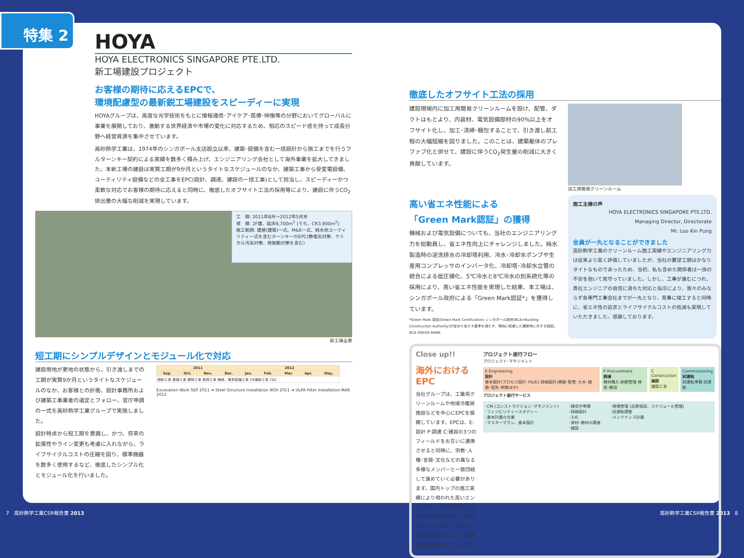特集 2
HOYA
HOYA ELECTRONICS SINGAPORE PTE.LTD.
新工場建設プロジェクト
お客様の期待に応えるEPCで、
環境配慮型の最新鋭工場建設をスピーディーに実現
HOYAグループは、高度な光学技術をもとに情報通信･アイケア･医療･映像等の分野においてグローバルに事業を展開しており、激動する世界経済や市場の変化に対応するため、相応のスピード感を持って成長分野へ経営資源を集中させています。
高砂熱学工業は、1974年のシンガポール支店設立以来、建築･設備を含む一括設計から施工までを行うフルターンキー契約による実績を数多く積み上げ、エンジニアリング会社として海外事業を拡大してきました。本新工場の建設は実質工期が9か月というタイトなスケジュールのなか、建築工事から受変電設備、ユーティリティ設備などの全工事をEPC(設計、調達、建設の一括工事)として担当し、スピーディーかつ柔軟な対応でお客様の期待に応えると同時に、徹底したオフサイト工法の採用等により、建設に伴うCO<sub>2</sub>排出量の大幅な削減を実現しています。
工　期: 2011年8月～2012年5月末
規　模: 2F建、延床9,700m<sup>2</sup> (うち、CR3,900m<sup>2</sup>)
施工範囲: 建屋(建築)一式、M&E一式、純水他ユーティリティー式を含むターンキーのEPC(静電気対策、ケミカル汚染対策、微振動対策を含む)
新工場全景
短工期にシンプルデザインとモジュール化で対応
建設用地が更地の状態から、引き渡しまでの工期が実質9か月というタイトなスケジュールのなか、お客様との折衝、設計事務所および建築工事業者の選定とフォロー、官庁申請の一式を高砂熱学工業グループで実施しました。
設計時点から短工期を意識し、かつ、将来の拡張性やライン変更も考慮に入れながら、ライフサイクルコストの圧縮を図り、標準機器を数多く使用するなど、徹底したシンプル化とモジュール化を行いました。
| 2011 | | | | 2012 | | | | |
| --- | --- | --- | --- | --- | --- | --- | --- | --- |
| Sep. | Oct. | Nov. | Dec. | Jan. | Feb. | Mar. | Apr. | May. |
| 掘削工事 基礎工事 建物工事 屋根工事 機械、電気設備工事 CR構築工事 T&C | | | | | | | | |
Excavation Work SEP 2011 ➜ Steel Structure Installation NOV 2011 ➜ ULPA Filter Installation MAR 2012
徹底したオフサイト工法の採用
建設現場内に加工用簡易クリーンルームを設け、配管、ダクトはもとより、内装材、電気設備部材の90%以上をオフサイト化し、加工･清掃･梱包することで、引き渡し前工程の大幅短縮を図りました。このことは、建築躯体のプレファブ化と併せて、建設に伴うCO<sub>2</sub>発生量の削減に大きく貢献しています。
加工用簡易クリーンルーム
高い省エネ性能による
「Green Mark認証」の獲得
機械および電気設備についても、当社のエンジニアリング力を総動員し、省エネ性向上にチャレンジしました。純水製造時の逆洗排水の冷却塔利用、冷水･冷却水ポンプや生産用コンプレッサのインバータ化、冷却塔･冷却水立管の統合による低圧損化、5℃冷水と8℃冷水の別系統化等の採用により、高い省エネ性能を実現した結果、本工場は、シンガポール政府による「Green Mark認証*」を獲得しています。
*Green Mark 認証(Green Mark Certification) シンガポール政府(BCA=Building Construction Authority)が定めた省エネ基準を満たす、環境に配慮した建築物に対する認証。 BCA GREEN MARK
施工主様の声
HOYA ELECTRONICS SINGAPORE PTE.LTD.
Managing Director, Directorate
Mr. Loo Kin Pung
全員が一丸となることができました
高砂熱学工業のクリーンルーム施工実績やエンジニアリング力は従来より高く評価していましたが、当社の要望工期はかなりタイトなものであったため、当初、私も含めた関係者は一抹の不安を抱いて見守っていました。しかし、工事が進むにつれ、貴社エンジニアの自信に満ちた対応と指示により、我々のみならず各専門工事会社までが一丸となり、見事に竣工すると同時に、省エネ性の追求とライフサイクルコストの低減も実現していただきました。感謝しております。
Close up!!
海外におけるEPC
当社グループは、工業用クリーンルームや地域冷暖房施設などを中心にEPCを展開しています。EPCは、E:設計 P:調達 C:建設の3つのフィールドをお互いに連携させると同時に、宗教･人種･言語･文化などの異なる多様なメンバーと一致団結して進めていく必要があります。国内トップの施工実績により培われた高いエンジニアリング力をそのコアとなる部分で活かし、当社エンジニアがリーダーシップを発揮することで、確実に事業を遂行しています。
プロジェクト遂行フロー
プロジェクト･マネジメント
E Engineering
設計
基本設計(プロセス設計･P&ID) 詳細設計(機器･配管･土木･建築･電気･制御ほか)
P Procurement
調達
機材購入 納期管理 検査･輸送
C Construction
建設
建設工事
Commissioning
試運転
試運転準備 試運転
プロジェクト遂行サービス
･CM (コンストラクション･マネジメント)
･フィジビリティースタディー
･基本計画の立案
･マスタープラン、基本設計
･諸官庁申請
･詳細設計
･入札
･資材･機材の調達
･建設
･現場管理 (品質保証、スケジュール管理)
･試運転調整
･メンテナンス計画
7　高砂熱学工業CSR報告書 2013 高砂熱学工業CSR報告書 2013　8